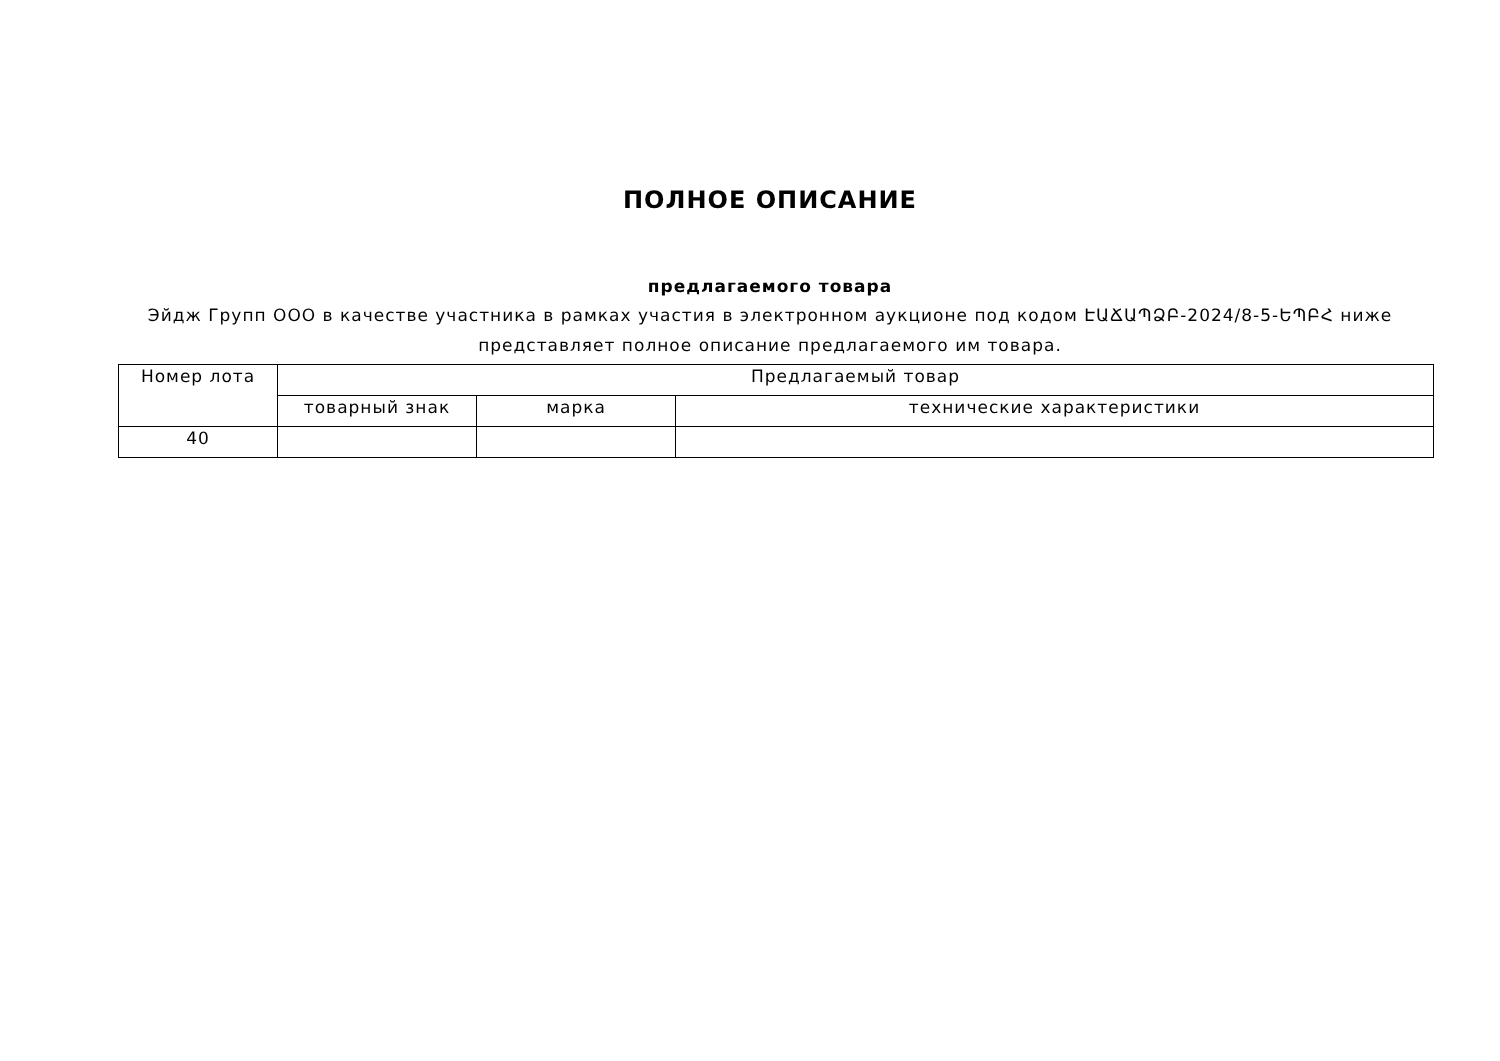ПОЛНОЕ ОПИСАНИЕ
предлагаемого товара
Эйдж Групп ООО в качестве участника в рамках участия в электронном аукционе под кодом ԷԱՃԱՊՁԲ-2024/8-5-ԵՊԲՀ ниже
представляет полное описание предлагаемого им товара.
| Номер лота | Предлагаемый товар | | |
| --- | --- | --- | --- |
| | товарный знак | марка | технические характеристики |
| 40 | | | |